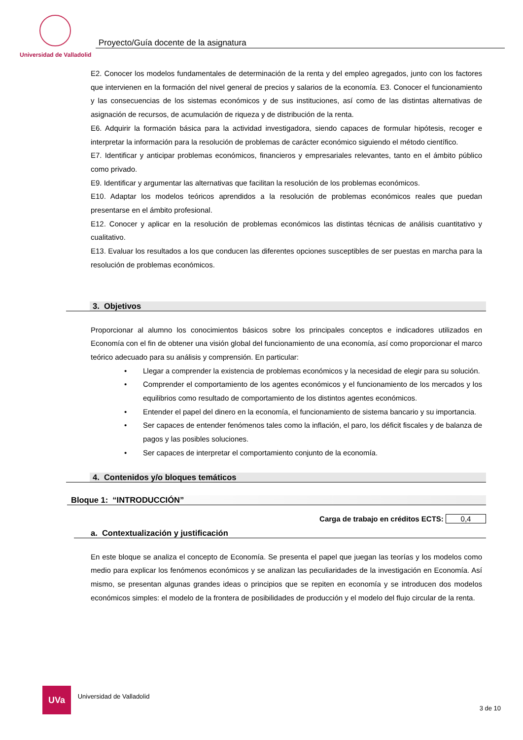Proyecto/Guía docente de la asignatura
Universidad de Valladolid
E2. Conocer los modelos fundamentales de determinación de la renta y del empleo agregados, junto con los factores que intervienen en la formación del nivel general de precios y salarios de la economía. E3. Conocer el funcionamiento y las consecuencias de los sistemas económicos y de sus instituciones, así como de las distintas alternativas de asignación de recursos, de acumulación de riqueza y de distribución de la renta.
E6. Adquirir la formación básica para la actividad investigadora, siendo capaces de formular hipótesis, recoger e interpretar la información para la resolución de problemas de carácter económico siguiendo el método científico.
E7. Identificar y anticipar problemas económicos, financieros y empresariales relevantes, tanto en el ámbito público como privado.
E9. Identificar y argumentar las alternativas que facilitan la resolución de los problemas económicos.
E10. Adaptar los modelos teóricos aprendidos a la resolución de problemas económicos reales que puedan presentarse en el ámbito profesional.
E12. Conocer y aplicar en la resolución de problemas económicos las distintas técnicas de análisis cuantitativo y cualitativo.
E13. Evaluar los resultados a los que conducen las diferentes opciones susceptibles de ser puestas en marcha para la resolución de problemas económicos.
3. Objetivos
Proporcionar al alumno los conocimientos básicos sobre los principales conceptos e indicadores utilizados en Economía con el fin de obtener una visión global del funcionamiento de una economía, así como proporcionar el marco teórico adecuado para su análisis y comprensión. En particular:
• Llegar a comprender la existencia de problemas económicos y la necesidad de elegir para su solución.
• Comprender el comportamiento de los agentes económicos y el funcionamiento de los mercados y los equilibrios como resultado de comportamiento de los distintos agentes económicos.
• Entender el papel del dinero en la economía, el funcionamiento de sistema bancario y su importancia.
• Ser capaces de entender fenómenos tales como la inflación, el paro, los déficit fiscales y de balanza de pagos y las posibles soluciones.
• Ser capaces de interpretar el comportamiento conjunto de la economía.
4. Contenidos y/o bloques temáticos
Bloque 1: “INTRODUCCIÓN”
Carga de trabajo en créditos ECTS: 0,4
a. Contextualización y justificación
En este bloque se analiza el concepto de Economía. Se presenta el papel que juegan las teorías y los modelos como medio para explicar los fenómenos económicos y se analizan las peculiaridades de la investigación en Economía. Así mismo, se presentan algunas grandes ideas o principios que se repiten en economía y se introducen dos modelos económicos simples: el modelo de la frontera de posibilidades de producción y el modelo del flujo circular de la renta.
UVa Universidad de Valladolid 3 de 10